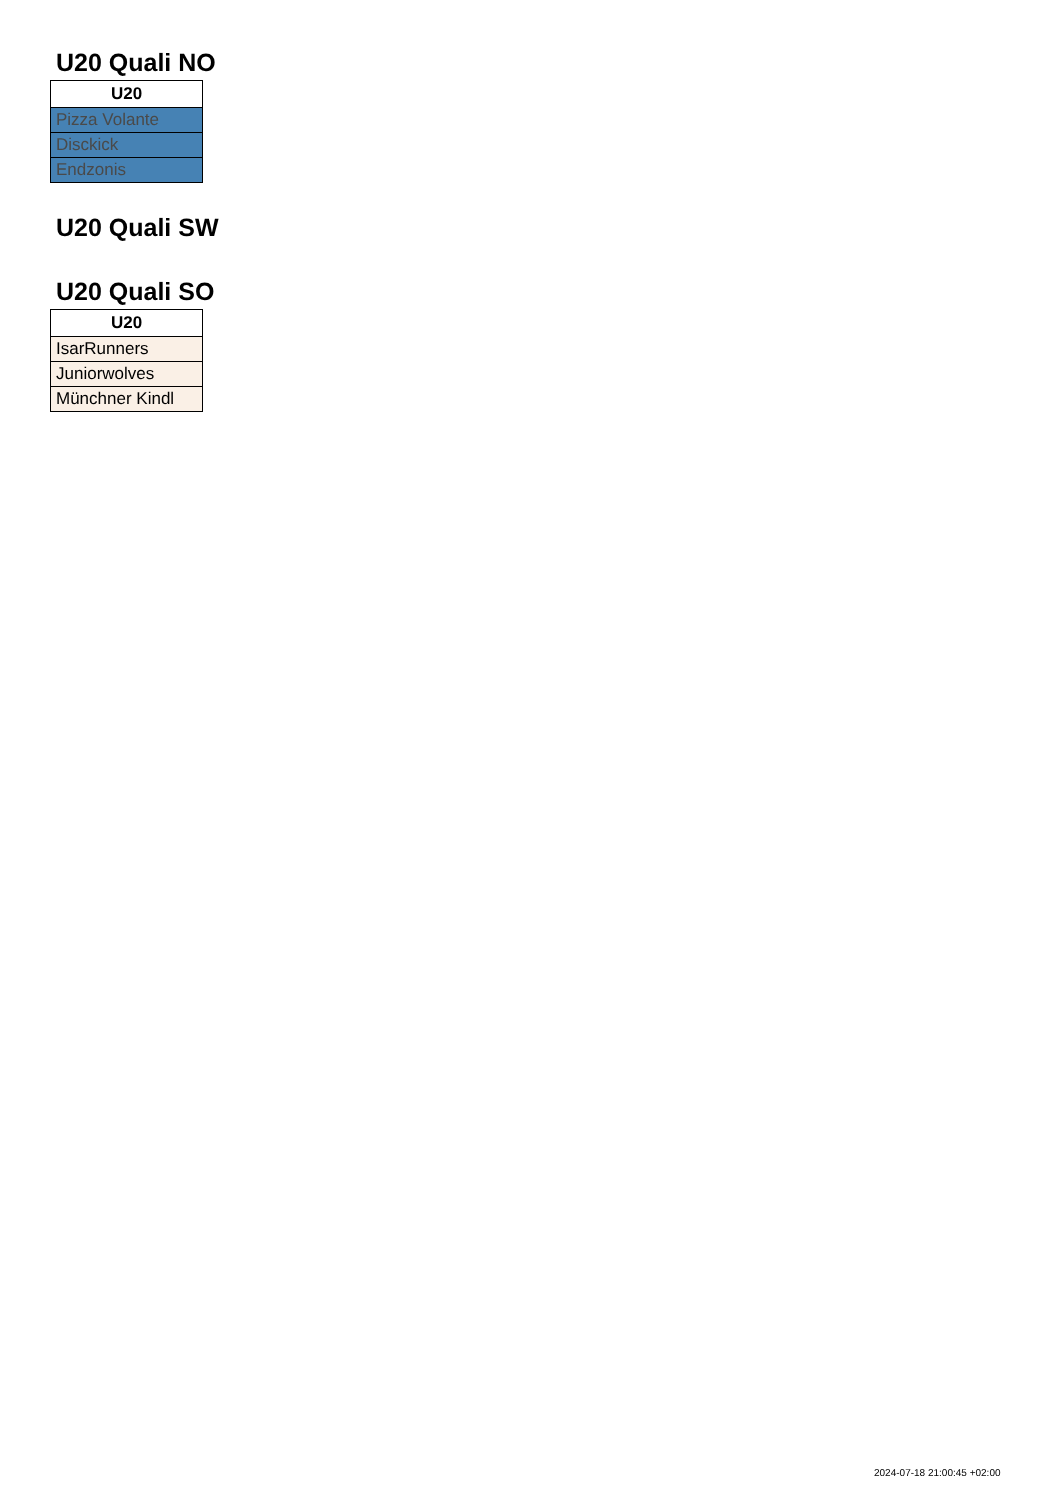U20 Quali NO
| U20 |
| --- |
| Pizza Volante |
| Disckick |
| Endzonis |
U20 Quali SW
U20 Quali SO
| U20 |
| --- |
| IsarRunners |
| Juniorwolves |
| Münchner Kindl |
2024-07-18 21:00:45 +02:00